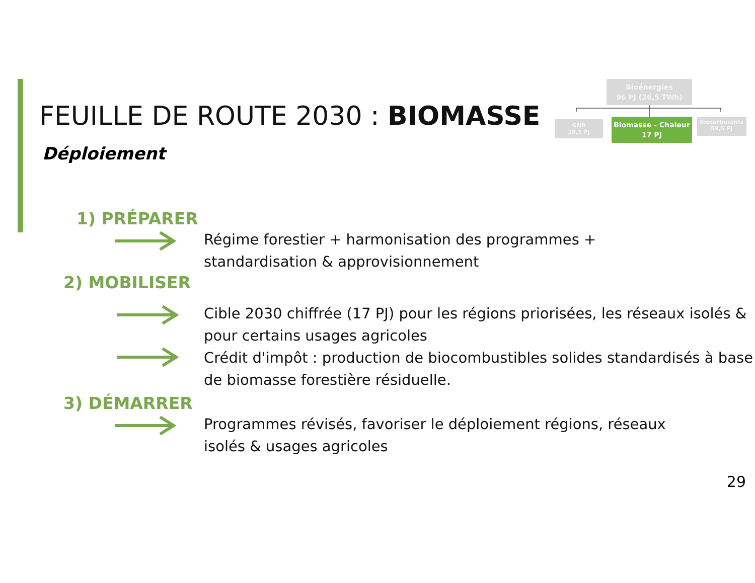FEUILLE DE ROUTE 2030 : BIOMASSE
Déploiement
Bioénergies
96 PJ (26,5 TWh)
GNR
19,5 PJ
Biomasse - Chaleur
17 PJ
Biocarburants
59,5 PJ
1) PRÉPARER
Régime forestier + harmonisation des programmes +
standardisation & approvisionnement
2) MOBILISER
Cible 2030 chiffrée (17 PJ) pour les régions priorisées, les réseaux isolés & pour certains usages agricoles
Crédit d'impôt : production de biocombustibles solides standardisés à base de biomasse forestière résiduelle.
3) DÉMARRER
Programmes révisés, favoriser le déploiement régions, réseaux
isolés & usages agricoles
29